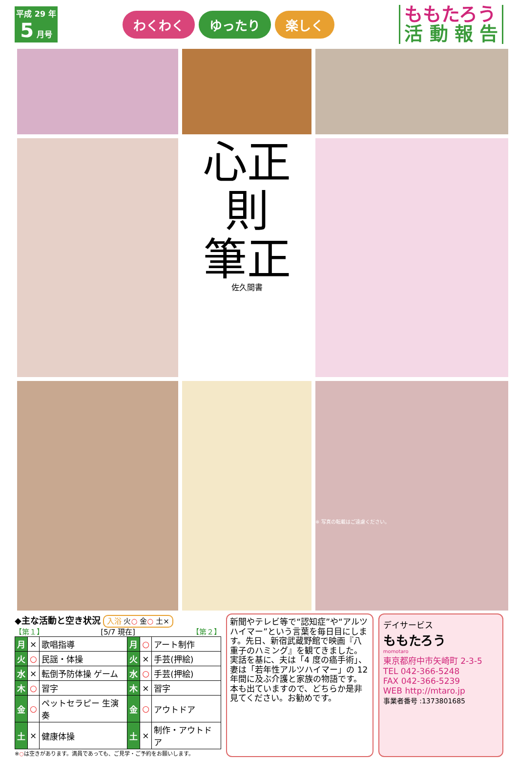平成 29 年
5 月号
わくわく ゆったり 楽しく
ももたろう
活 動 報 告
心正則
筆正
佐久間書
※ 写真の転載はご遠慮ください。
◆主な活動と空き状況 入浴 火○ 金○ 土×
【第１】 [5/7 現在] 【第２】
| 月 | × | 歌唱指導 | 月 | ○ | アート制作 |
| 火 | ○ | 民謡・体操 | 火 | × | 手芸(押絵) |
| 水 | × | 転倒予防体操 ゲーム | 水 | ○ | 手芸(押絵) |
| 木 | ○ | 習字 | 木 | × | 習字 |
| 金 | ○ | ペットセラピー 生演奏 | 金 | ○ | アウトドア |
| 土 | × | 健康体操 | 土 | × | 制作・アウトドア |
※○は空きがあります。満員であっても、ご見学・ご予約をお願いします。
新聞やテレビ等で“認知症”や“アルツハイマー”という言葉を毎日目にします。先日、新宿武蔵野館で映画『八重子のハミング』を観てきました。実話を基に、夫は「4 度の癌手術」、妻は「若年性アルツハイマー」の 12 年間に及ぶ介護と家族の物語です。本も出ていますので、どちらか是非見てください。お勧めです。
デイサービス
ももたろう
momotaro
東京都府中市矢崎町 2-3-5
TEL 042-366-5248
FAX 042-366-5239
WEB http://mtaro.jp
事業者番号 :1373801685